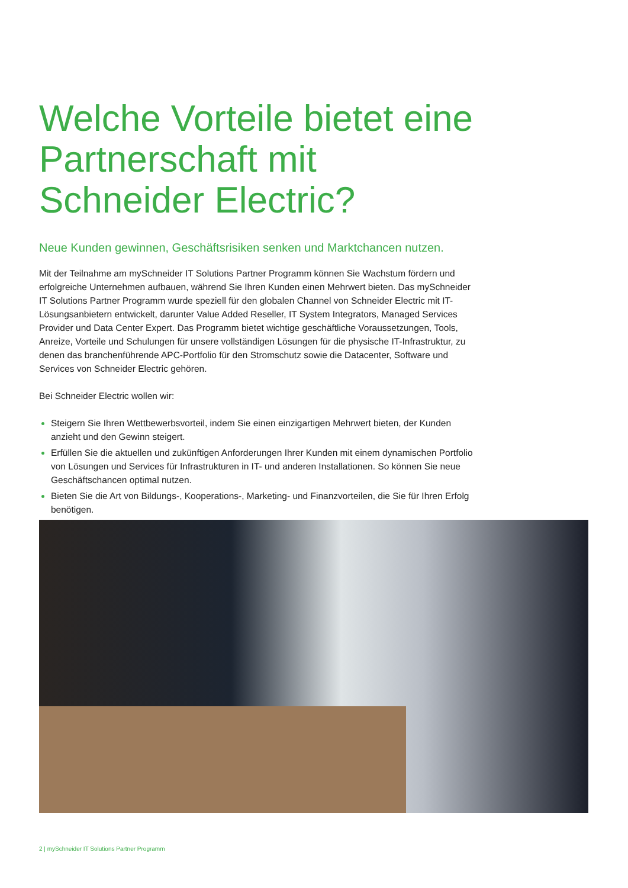Welche Vorteile bietet eine Partnerschaft mit Schneider Electric?
Neue Kunden gewinnen, Geschäftsrisiken senken und Marktchancen nutzen.
Mit der Teilnahme am mySchneider IT Solutions Partner Programm können Sie Wachstum fördern und erfolgreiche Unternehmen aufbauen, während Sie Ihren Kunden einen Mehrwert bieten. Das mySchneider IT Solutions Partner Programm wurde speziell für den globalen Channel von Schneider Electric mit IT-Lösungsanbietern entwickelt, darunter Value Added Reseller, IT System Integrators, Managed Services Provider und Data Center Expert. Das Programm bietet wichtige geschäftliche Voraussetzungen, Tools, Anreize, Vorteile und Schulungen für unsere vollständigen Lösungen für die physische IT-Infrastruktur, zu denen das branchenführende APC-Portfolio für den Stromschutz sowie die Datacenter, Software und Services von Schneider Electric gehören.
Bei Schneider Electric wollen wir:
Steigern Sie Ihren Wettbewerbsvorteil, indem Sie einen einzigartigen Mehrwert bieten, der Kunden anzieht und den Gewinn steigert.
Erfüllen Sie die aktuellen und zukünftigen Anforderungen Ihrer Kunden mit einem dynamischen Portfolio von Lösungen und Services für Infrastrukturen in IT- und anderen Installationen. So können Sie neue Geschäftschancen optimal nutzen.
Bieten Sie die Art von Bildungs-, Kooperations-, Marketing- und Finanzvorteilen, die Sie für Ihren Erfolg benötigen.
2 | mySchneider IT Solutions Partner Programm